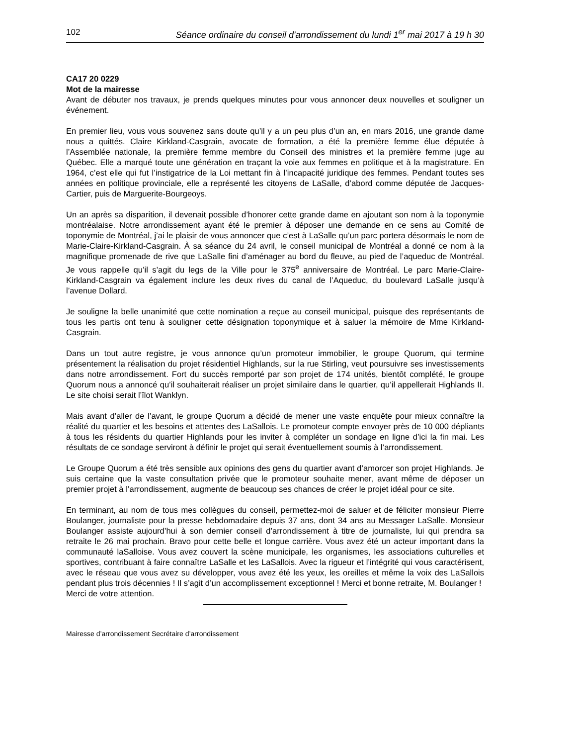102 Séance ordinaire du conseil d'arrondissement du lundi 1<sup>er</sup> mai 2017 à 19 h 30
CA17 20 0229
Mot de la mairesse
Avant de débuter nos travaux, je prends quelques minutes pour vous annoncer deux nouvelles et souligner un événement.
En premier lieu, vous vous souvenez sans doute qu’il y a un peu plus d’un an, en mars 2016, une grande dame nous a quittés. Claire Kirkland-Casgrain, avocate de formation, a été la première femme élue députée à l’Assemblée nationale, la première femme membre du Conseil des ministres et la première femme juge au Québec. Elle a marqué toute une génération en traçant la voie aux femmes en politique et à la magistrature. En 1964, c’est elle qui fut l’instigatrice de la Loi mettant fin à l’incapacité juridique des femmes. Pendant toutes ses années en politique provinciale, elle a représenté les citoyens de LaSalle, d’abord comme députée de Jacques-Cartier, puis de Marguerite-Bourgeoys.
Un an après sa disparition, il devenait possible d’honorer cette grande dame en ajoutant son nom à la toponymie montréalaise. Notre arrondissement ayant été le premier à déposer une demande en ce sens au Comité de toponymie de Montréal, j’ai le plaisir de vous annoncer que c’est à LaSalle qu’un parc portera désormais le nom de Marie-Claire-Kirkland-Casgrain. À sa séance du 24 avril, le conseil municipal de Montréal a donné ce nom à la magnifique promenade de rive que LaSalle fini d’aménager au bord du fleuve, au pied de l’aqueduc de Montréal. Je vous rappelle qu’il s’agit du legs de la Ville pour le 375<sup>e</sup> anniversaire de Montréal. Le parc Marie-Claire-Kirkland-Casgrain va également inclure les deux rives du canal de l’Aqueduc, du boulevard LaSalle jusqu’à l’avenue Dollard.
Je souligne la belle unanimité que cette nomination a reçue au conseil municipal, puisque des représentants de tous les partis ont tenu à souligner cette désignation toponymique et à saluer la mémoire de Mme Kirkland-Casgrain.
Dans un tout autre registre, je vous annonce qu’un promoteur immobilier, le groupe Quorum, qui termine présentement la réalisation du projet résidentiel Highlands, sur la rue Stirling, veut poursuivre ses investissements dans notre arrondissement. Fort du succès remporté par son projet de 174 unités, bientôt complété, le groupe Quorum nous a annoncé qu’il souhaiterait réaliser un projet similaire dans le quartier, qu’il appellerait Highlands II. Le site choisi serait l’îlot Wanklyn.
Mais avant d’aller de l’avant, le groupe Quorum a décidé de mener une vaste enquête pour mieux connaître la réalité du quartier et les besoins et attentes des LaSallois. Le promoteur compte envoyer près de 10 000 dépliants à tous les résidents du quartier Highlands pour les inviter à compléter un sondage en ligne d’ici la fin mai. Les résultats de ce sondage serviront à définir le projet qui serait éventuellement soumis à l’arrondissement.
Le Groupe Quorum a été très sensible aux opinions des gens du quartier avant d’amorcer son projet Highlands. Je suis certaine que la vaste consultation privée que le promoteur souhaite mener, avant même de déposer un premier projet à l’arrondissement, augmente de beaucoup ses chances de créer le projet idéal pour ce site.
En terminant, au nom de tous mes collègues du conseil, permettez-moi de saluer et de féliciter monsieur Pierre Boulanger, journaliste pour la presse hebdomadaire depuis 37 ans, dont 34 ans au Messager LaSalle. Monsieur Boulanger assiste aujourd’hui à son dernier conseil d’arrondissement à titre de journaliste, lui qui prendra sa retraite le 26 mai prochain. Bravo pour cette belle et longue carrière. Vous avez été un acteur important dans la communauté laSalloise. Vous avez couvert la scène municipale, les organismes, les associations culturelles et sportives, contribuant à faire connaître LaSalle et les LaSallois. Avec la rigueur et l’intégrité qui vous caractérisent, avec le réseau que vous avez su développer, vous avez été les yeux, les oreilles et même la voix des LaSallois pendant plus trois décennies ! Il s’agit d’un accomplissement exceptionnel ! Merci et bonne retraite, M. Boulanger !
Merci de votre attention.
Mairesse d’arrondissement Secrétaire d’arrondissement